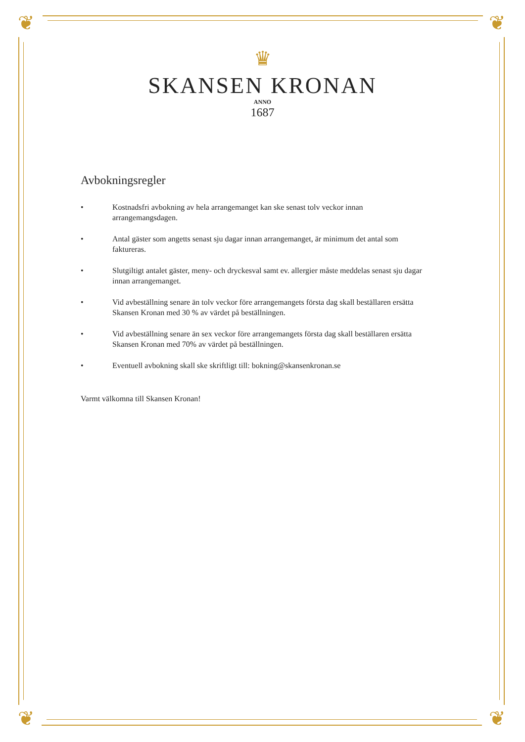❦ ❦
❦ ❦
♛
SKANSEN KRONAN
ANNO
1687
Avbokningsregler
• Kostnadsfri avbokning av hela arrangemanget kan ske senast tolv veckor innan arrangemangsdagen.
• Antal gäster som angetts senast sju dagar innan arrangemanget, är minimum det antal som faktureras.
• Slutgiltigt antalet gäster, meny- och dryckesval samt ev. allergier måste meddelas senast sju dagar innan arrangemanget.
• Vid avbeställning senare än tolv veckor före arrangemangets första dag skall beställaren ersätta Skansen Kronan med 30 % av värdet på beställningen.
• Vid avbeställning senare än sex veckor före arrangemangets första dag skall beställaren ersätta Skansen Kronan med 70% av värdet på beställningen.
• Eventuell avbokning skall ske skriftligt till: bokning@skansenkronan.se
Varmt välkomna till Skansen Kronan!